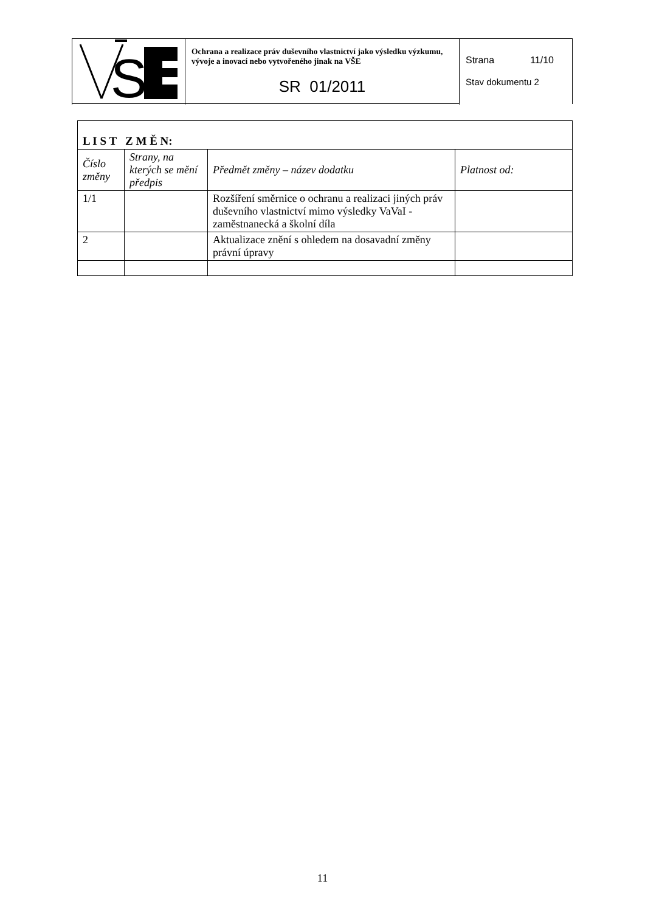| S | Ochrana a realizace práv duševního vlastnictví jako výsledku výzkumu, vývoje a inovací nebo vytvořeného jinak na VŠE SR 01/2011 | Strana 11/10 Stav dokumentu 2 |
| L I S T Z M Ě N: | | | |
| Číslo změny | Strany, na kterých se mění předpis | Předmět změny – název dodatku | Platnost od: |
| 1/1 | | Rozšíření směrnice o ochranu a realizaci jiných práv duševního vlastnictví mimo výsledky VaVaI -zaměstnanecká a školní díla | |
| 2 | | Aktualizace znění s ohledem na dosavadní změny právní úpravy | |
11